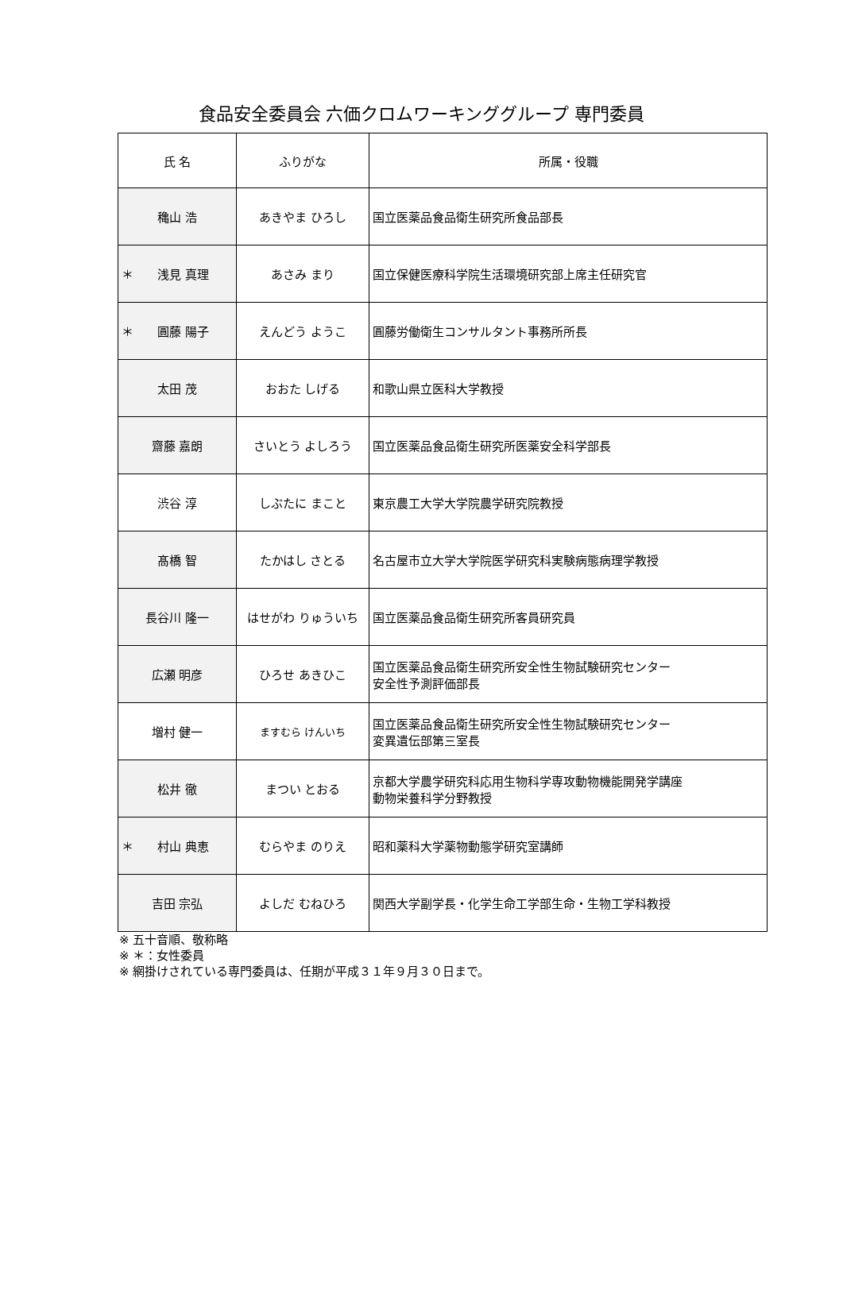食品安全委員会 六価クロムワーキンググループ 専門委員
| 氏 名 | ふりがな | 所属・役職 |
| --- | --- | --- |
| 穐山 浩 | あきやま ひろし | 国立医薬品食品衛生研究所食品部長 |
| ＊ 浅見 真理 | あさみ まり | 国立保健医療科学院生活環境研究部上席主任研究官 |
| ＊ 圓藤 陽子 | えんどう ようこ | 圓藤労働衛生コンサルタント事務所所長 |
| 太田 茂 | おおた しげる | 和歌山県立医科大学教授 |
| 齋藤 嘉朗 | さいとう よしろう | 国立医薬品食品衛生研究所医薬安全科学部長 |
| 渋谷 淳 | しぶたに まこと | 東京農工大学大学院農学研究院教授 |
| 髙橋 智 | たかはし さとる | 名古屋市立大学大学院医学研究科実験病態病理学教授 |
| 長谷川 隆一 | はせがわ りゅういち | 国立医薬品食品衛生研究所客員研究員 |
| 広瀬 明彦 | ひろせ あきひこ | 国立医薬品食品衛生研究所安全性生物試験研究センター 安全性予測評価部長 |
| 増村 健一 | ますむら けんいち | 国立医薬品食品衛生研究所安全性生物試験研究センター 変異遺伝部第三室長 |
| 松井 徹 | まつい とおる | 京都大学農学研究科応用生物科学専攻動物機能開発学講座 動物栄養科学分野教授 |
| ＊ 村山 典恵 | むらやま のりえ | 昭和薬科大学薬物動態学研究室講師 |
| 吉田 宗弘 | よしだ むねひろ | 関西大学副学長・化学生命工学部生命・生物工学科教授 |
※ 五十音順、敬称略
※ ＊：女性委員
※ 網掛けされている専門委員は、任期が平成３１年９月３０日まで。